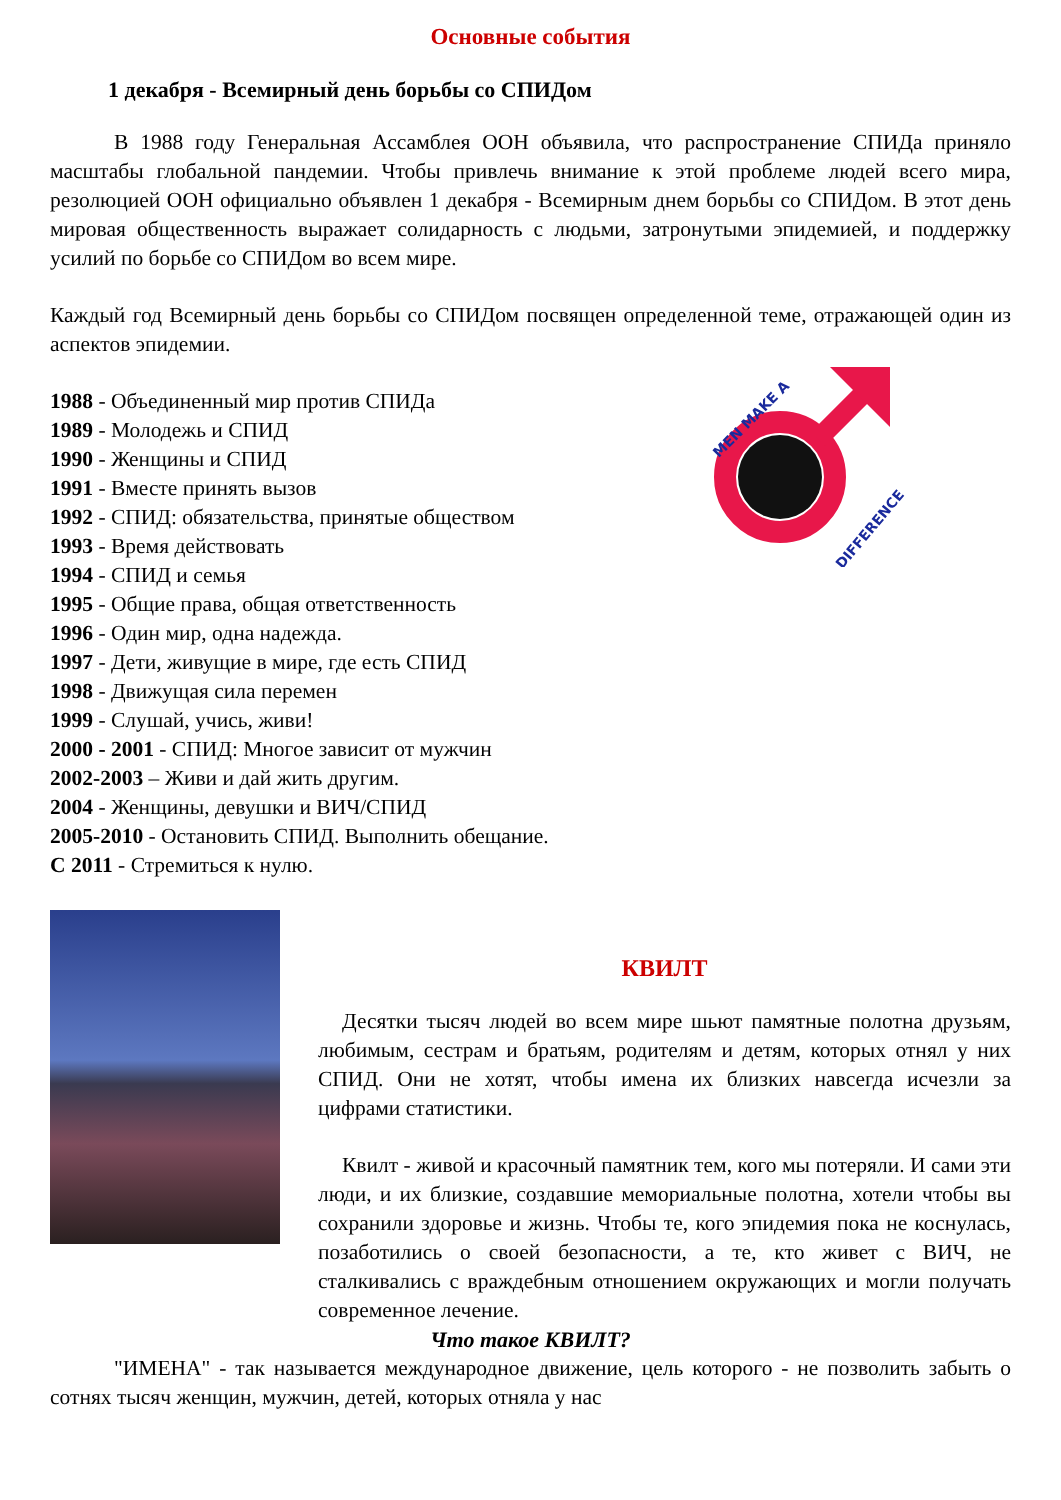Основные события
1 декабря - Всемирный день борьбы со СПИДом
В 1988 году Генеральная Ассамблея ООН объявила, что распространение СПИДа приняло масштабы глобальной пандемии. Чтобы привлечь внимание к этой проблеме людей всего мира, резолюцией ООН официально объявлен 1 декабря - Всемирным днем борьбы со СПИДом. В этот день мировая общественность выражает солидарность с людьми, затронутыми эпидемией, и поддержку усилий по борьбе со СПИДом во всем мире.
Каждый год Всемирный день борьбы со СПИДом посвящен определенной теме, отражающей один из аспектов эпидемии.
1988 - Объединенный мир против СПИДа
1989 - Молодежь и СПИД
1990 - Женщины и СПИД
1991 - Вместе принять вызов
1992 - СПИД: обязательства, принятые обществом
1993 - Время действовать
1994 - СПИД и семья
1995 - Общие права, общая ответственность
1996 - Один мир, одна надежда.
1997 - Дети, живущие в мире, где есть СПИД
1998 - Движущая сила перемен
1999 - Слушай, учись, живи!
2000 - 2001 - СПИД: Многое зависит от мужчин
2002-2003 – Живи и дай жить другим.
2004 - Женщины, девушки и ВИЧ/СПИД
2005-2010 - Остановить СПИД. Выполнить обещание.
С 2011 - Стремиться к нулю.
MEN MAKE A
DIFFERENCE
КВИЛТ
Десятки тысяч людей во всем мире шьют памятные полотна друзьям, любимым, сестрам и братьям, родителям и детям, которых отнял у них СПИД. Они не хотят, чтобы имена их близких навсегда исчезли за цифрами статистики.
Квилт - живой и красочный памятник тем, кого мы потеряли. И сами эти люди, и их близкие, создавшие мемориальные полотна, хотели чтобы вы сохранили здоровье и жизнь. Чтобы те, кого эпидемия пока не коснулась, позаботились о своей безопасности, а те, кто живет с ВИЧ, не сталкивались с враждебным отношением окружающих и могли получать современное лечение.
Что такое КВИЛТ?
"ИМЕНА" - так называется международное движение, цель которого - не позволить забыть о сотнях тысяч женщин, мужчин, детей, которых отняла у нас